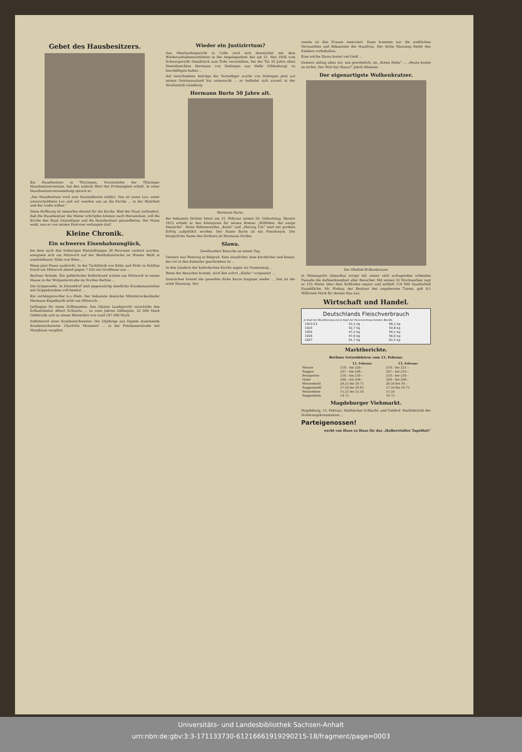Gebet des Hausbesitzers.
Ein Hausbesitzer in Thüringen, Vorsitzender der Thüringer Hausbesitzervereine, hat den wahren Wert der Frömmigkeit erfaßt. In einer Hausbesitzerversammlung sprach er:
„Der Hausbesitzer wird zum Staatssklaven erklärt. Das ist unser Los, unser unverschuldetes Los und wir wenden uns an die Kirche ... in der Wahrheit und der Liebe willen."
Diese Hoffnung ist immerhin ehrend für die Kirche. Weil der Staat verhindert, daß die Hausbesitzer die Mieter schröpfen können nach Herzenslust, soll die Kirche den Staat totpredigen und die Hausbesitzer gesundbeten. Der Mann weiß, was er von seinen Pastoren verlangen darf.
Kleine Chronik.
Ein schweres Eisenbahnunglück,
bei dem nach den bisherigen Feststellungen 38 Personen verletzt wurden, ereignete sich am Mittwoch auf der Westbahnstrecke im Wiener Wald in unmittelbarer Nähe von Wien ...
Wenn jetzt Feuer ausbricht. In der Tuchfabrik von Kühn und Mohr in Kottbus brach am Mittwoch abend gegen 7 Uhr ein Großfeuer aus ...
Berliner Brände. Ein gefährlicher Kellerbrand wütete am Mittwoch in einem Hause in der Wolgasterstraße im Norden Berlins ...
Die Grippewelle. In Düsseldorf sind gegenwärtig sämtliche Krankenanstalten mit Grippekranken voll besetzt ...
Ein verhängnisvoller k.o.-Hieb. Der bekannte deutsche Mittelstreckenläufer Hermann Engelhardt erlitt am Mittwoch ...
Gefängnis für einen Zollbeamten. Das Glatzer Landgericht verurteilte den Zollamtsleiter Albert Schlaitta ... zu zwei Jahren Gefängnis, 22 000 Mark Geldstrafe und zu einem Werterſatz von rund 187 000 Mark.
Selbstmord einer Krankenschwester. Die 20jährige aus Oppeln stammende Krankenschwester Charlotte Mommert ... in der Potsdamerstraße mit Morphium vergiftet.
Wieder ein Justizirrtum?
Das Oberlandesgericht in Celle wird sich demnächst mit dem Wiederaufnahmeverfahren in der Angelegenheit des am 21. Mai 1926 vom Schwurgericht Osnabrück zum Tode verurteilten, bei der Tat 20 Jahre alten Dienstknechtes Hermann von Dielingen aus Helle (Oldenburg) zu beschäftigen haben ...
Auf verschiedene Anträge der Verteidiger wurde von Dielingen jetzt auf seinen Geisteszustand hin untersucht ... er befindet sich zurzeit in der Strafanstalt Lüneburg.
Hermann Burte 50 Jahre alt.
Hermann Burte.
der bekannte Dichter feiert am 15. Februar seinen 50. Geburtstag. Bereits 1912 erhielt er den Kleistpreis für seinen Roman „Wiltfeber, der ewige Deutsche". Seine Bühnenwerke „Katte" und „Herzog Utz" sind mit großem Erfolg aufgeführt worden. Der Name Burte ist ein Pseudonym. Der bürgerliche Name des Dichters ist Hermann Strübe.
Slawa.
Zweihundert Besuche an einem Tag.
Gestern war Feiertag in Belgrad. Kein staatlicher, kein kirchlicher und keiner, der rot in den Kalender geschrieben ist ...
In den Ländern der katholischen Kirche sagen wir Namenstag ...
Wenn der Besucher kommt, wird ihm sofort „Slatko" vorgesetzt ...
Inzwischen brennt die geweihte dicke Kerze langsam nieder ... Das ist der erste Slawatag. Der
zweite ist den Frauen reserviert. Dann kommen nur die weiblichen Verwandten und Bekannten der Hausfrau. Der dritte Slawatag bleibt den Kindern vorbehalten.
Eine solche Slawa kostet viel Geld ...
Gestern mittag aßen wir, wie gewöhnlich, im „Roten Hahn" ... „Heute kostet es nichts. Der Wirt hat Slawa!" Jakob Altmaier.
Der eigenartigste Wolkenkratzer.
Der Obelisk-Wolkenkratzer
in Minneapolis (Amerika) erregt mit seiner steil aufragenden schmalen Fassade die Aufmerksamkeit aller Besucher. Mit seinen 32 Stockwerken ragt er 155 Meter über dem Erdboden empor und enthält 118 000 Quadratfuß Raumfläche. Mr. Foshay, der Besitzer des ungeheuren Turms, gab 9,5 Millionen Mark für dessen Bau aus.
Wirtschaft und Handel.
Deutschlands Fleischverbrauch
Je Kopf der Bevölkerung und je Kopf der fleischverbrauchenden Bevölk.
| 1911/13 | 52,1 kg | 66,1 kg |
| 1924 | 42,7 kg | 50,8 kg |
| 1925 | 47,2 kg | 56,1 kg |
| 1926 | 47,6 kg | 56,6 kg |
| 1927 | 51,7 kg | 61,5 kg |
Marktberichte.
Berliner Getreidebörse vom 13. Februar.
| | 12. Februar | 13. Februar |
| --- | --- | --- |
| Weizen | 218.– bis 220.– | 219.– bis 221.– |
| Roggen | 207.– bis 208.– | 207.– bis 210.– |
| Braugerste | 218.– bis 230.– | 218.– bis 230.– |
| Hafer | 200.– bis 206.– | 200.– bis 206.– |
| Weizenmehl | 26.25 bis 29.75 | 26.50 bis 30.– |
| Roggenmehl | 27.20 bis 29.45 | 27.50 bis 29.75 |
| Weizenkleie | 15.25 bis 15.50 | 15.50 |
| Roggenkleie | 14.75 | 14.75 |
Magdeburger Viehmarkt.
Magdeburg, 13. Februar. Städtischer Schlacht- und Viehhof. Marktbericht der Notierungskommission ...
Parteigenossen!
werbt von Haus zu Haus für das „Halberstädter Tageblatt"
Universitäts- und Landesbibliothek Sachsen-Anhalt
urn:nbn:de:gbv:3:3-171133730-612166619192902​15-18/fragment/page=0003